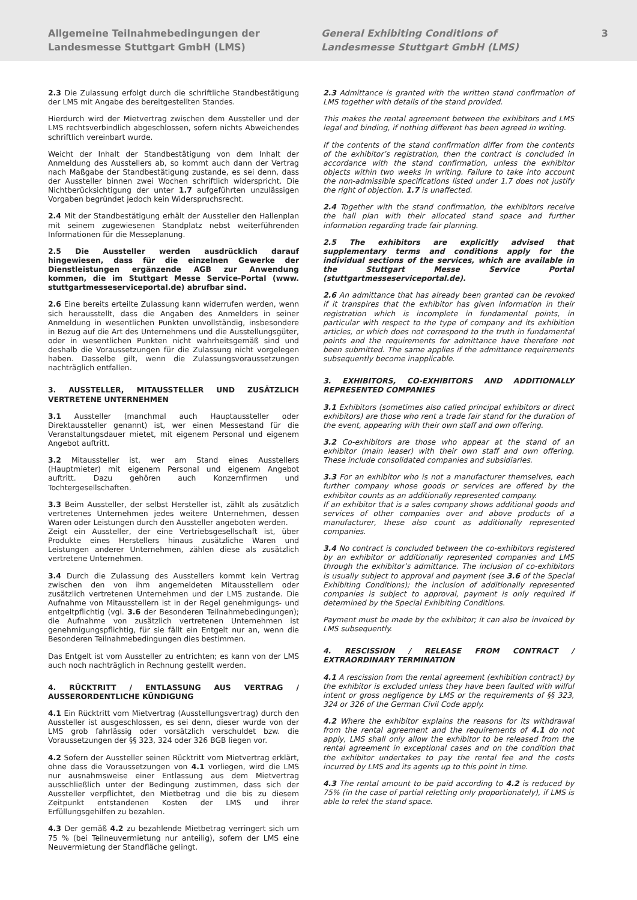Allgemeine Teilnahmebedingungen der
Landesmesse Stuttgart GmbH (LMS)
General Exhibiting Conditions of
Landesmesse Stuttgart GmbH (LMS)
3
2.3 Die Zulassung erfolgt durch die schriftliche Standbestätigung der LMS mit Angabe des bereitgestellten Standes.
Hierdurch wird der Mietvertrag zwischen dem Aussteller und der LMS rechtsverbindlich abgeschlossen, sofern nichts Abweichendes schriftlich vereinbart wurde.
Weicht der Inhalt der Standbestätigung von dem Inhalt der Anmeldung des Ausstellers ab, so kommt auch dann der Vertrag nach Maßgabe der Standbestätigung zustande, es sei denn, dass der Aussteller binnen zwei Wochen schriftlich widerspricht. Die Nichtberücksichtigung der unter 1.7 aufgeführten unzulässigen Vorgaben begründet jedoch kein Widerspruchsrecht.
2.4 Mit der Standbestätigung erhält der Aussteller den Hallenplan mit seinem zugewiesenen Standplatz nebst weiterführenden Informationen für die Messeplanung.
2.5 Die Aussteller werden ausdrücklich darauf hingewiesen, dass für die einzelnen Gewerke der Dienstleistungen ergänzende AGB zur Anwendung kommen, die im Stuttgart Messe Service-Portal (www. stuttgartmesseserviceportal.de) abrufbar sind.
2.6 Eine bereits erteilte Zulassung kann widerrufen werden, wenn sich herausstellt, dass die Angaben des Anmelders in seiner Anmeldung in wesentlichen Punkten unvollständig, insbesondere in Bezug auf die Art des Unternehmens und die Ausstellungsgüter, oder in wesentlichen Punkten nicht wahrheitsgemäß sind und deshalb die Voraussetzungen für die Zulassung nicht vorgelegen haben. Dasselbe gilt, wenn die Zulassungsvoraussetzungen nachträglich entfallen.
3. AUSSTELLER, MITAUSSTELLER UND ZUSÄTZLICH VERTRETENE UNTERNEHMEN
3.1 Aussteller (manchmal auch Hauptaussteller oder Direktaussteller genannt) ist, wer einen Messestand für die Veranstaltungsdauer mietet, mit eigenem Personal und eigenem Angebot auftritt.
3.2 Mitaussteller ist, wer am Stand eines Ausstellers (Hauptmieter) mit eigenem Personal und eigenem Angebot auftritt. Dazu gehören auch Konzernfirmen und Tochtergesellschaften.
3.3 Beim Aussteller, der selbst Hersteller ist, zählt als zusätzlich vertretenes Unternehmen jedes weitere Unternehmen, dessen Waren oder Leistungen durch den Aussteller angeboten werden.
Zeigt ein Aussteller, der eine Vertriebsgesellschaft ist, über Produkte eines Herstellers hinaus zusätzliche Waren und Leistungen anderer Unternehmen, zählen diese als zusätzlich vertretene Unternehmen.
3.4 Durch die Zulassung des Ausstellers kommt kein Vertrag zwischen den von ihm angemeldeten Mitausstellern oder zusätzlich vertretenen Unternehmen und der LMS zustande. Die Aufnahme von Mitausstellern ist in der Regel genehmigungs- und entgeltpflichtig (vgl. 3.6 der Besonderen Teilnahmebedingungen); die Aufnahme von zusätzlich vertretenen Unternehmen ist genehmigungspflichtig, für sie fällt ein Entgelt nur an, wenn die Besonderen Teilnahmebedingungen dies bestimmen.
Das Entgelt ist vom Aussteller zu entrichten; es kann von der LMS auch noch nachträglich in Rechnung gestellt werden.
4. RÜCKTRITT / ENTLASSUNG AUS VERTRAG / AUSSERORDENTLICHE KÜNDIGUNG
4.1 Ein Rücktritt vom Mietvertrag (Ausstellungsvertrag) durch den Aussteller ist ausgeschlossen, es sei denn, dieser wurde von der LMS grob fahrlässig oder vorsätzlich verschuldet bzw. die Voraussetzungen der §§ 323, 324 oder 326 BGB liegen vor.
4.2 Sofern der Aussteller seinen Rücktritt vom Mietvertrag erklärt, ohne dass die Voraussetzungen von 4.1 vorliegen, wird die LMS nur ausnahmsweise einer Entlassung aus dem Mietvertrag ausschließlich unter der Bedingung zustimmen, dass sich der Aussteller verpflichtet, den Mietbetrag und die bis zu diesem Zeitpunkt entstandenen Kosten der LMS und ihrer Erfüllungsgehilfen zu bezahlen.
4.3 Der gemäß 4.2 zu bezahlende Mietbetrag verringert sich um 75 % (bei Teilneuvermietung nur anteilig), sofern der LMS eine Neuvermietung der Standfläche gelingt.
2.3 Admittance is granted with the written stand confirmation of LMS together with details of the stand provided.
This makes the rental agreement between the exhibitors and LMS legal and binding, if nothing different has been agreed in writing.
If the contents of the stand confirmation differ from the contents of the exhibitor’s registration, then the contract is concluded in accordance with the stand confirmation, unless the exhibitor objects within two weeks in writing. Failure to take into account the non-admissible specifications listed under 1.7 does not justify the right of objection. 1.7 is unaffected.
2.4 Together with the stand confirmation, the exhibitors receive the hall plan with their allocated stand space and further information regarding trade fair planning.
2.5 The exhibitors are explicitly advised that supplementary terms and conditions apply for the individual sections of the services, which are available in the Stuttgart Messe Service Portal (stuttgartmesseserviceportal.de).
2.6 An admittance that has already been granted can be revoked if it transpires that the exhibitor has given information in their registration which is incomplete in fundamental points, in particular with respect to the type of company and its exhibition articles, or which does not correspond to the truth in fundamental points and the requirements for admittance have therefore not been submitted. The same applies if the admittance requirements subsequently become inapplicable.
3. EXHIBITORS, CO-EXHIBITORS AND ADDITIONALLY REPRESENTED COMPANIES
3.1 Exhibitors (sometimes also called principal exhibitors or direct exhibitors) are those who rent a trade fair stand for the duration of the event, appearing with their own staff and own offering.
3.2 Co-exhibitors are those who appear at the stand of an exhibitor (main leaser) with their own staff and own offering. These include consolidated companies and subsidiaries.
3.3 For an exhibitor who is not a manufacturer themselves, each further company whose goods or services are offered by the exhibitor counts as an additionally represented company.
If an exhibitor that is a sales company shows additional goods and services of other companies over and above products of a manufacturer, these also count as additionally represented companies.
3.4 No contract is concluded between the co-exhibitors registered by an exhibitor or additionally represented companies and LMS through the exhibitor’s admittance. The inclusion of co-exhibitors is usually subject to approval and payment (see 3.6 of the Special Exhibiting Conditions); the inclusion of additionally represented companies is subject to approval, payment is only required if determined by the Special Exhibiting Conditions.
Payment must be made by the exhibitor; it can also be invoiced by LMS subsequently.
4. RESCISSION / RELEASE FROM CONTRACT / EXTRAORDINARY TERMINATION
4.1 A rescission from the rental agreement (exhibition contract) by the exhibitor is excluded unless they have been faulted with wilful intent or gross negligence by LMS or the requirements of §§ 323, 324 or 326 of the German Civil Code apply.
4.2 Where the exhibitor explains the reasons for its withdrawal from the rental agreement and the requirements of 4.1 do not apply, LMS shall only allow the exhibitor to be released from the rental agreement in exceptional cases and on the condition that the exhibitor undertakes to pay the rental fee and the costs incurred by LMS and its agents up to this point in time.
4.3 The rental amount to be paid according to 4.2 is reduced by 75% (in the case of partial reletting only proportionately), if LMS is able to relet the stand space.